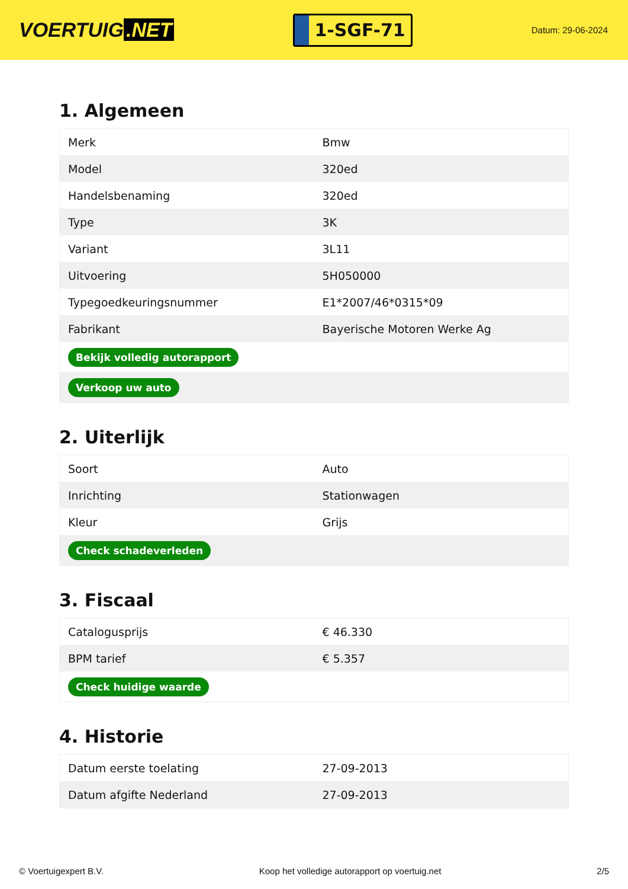VOERTUIG.NET
1-SGF-71
Datum: 29-06-2024
1. Algemeen
| Merk | Bmw |
| Model | 320ed |
| Handelsbenaming | 320ed |
| Type | 3K |
| Variant | 3L11 |
| Uitvoering | 5H050000 |
| Typegoedkeuringsnummer | E1*2007/46*0315*09 |
| Fabrikant | Bayerische Motoren Werke Ag |
| Bekijk volledig autorapport | |
| Verkoop uw auto | |
2. Uiterlijk
| Soort | Auto |
| Inrichting | Stationwagen |
| Kleur | Grijs |
| Check schadeverleden | |
3. Fiscaal
| Catalogusprijs | € 46.330 |
| BPM tarief | € 5.357 |
| Check huidige waarde | |
4. Historie
| Datum eerste toelating | 27-09-2013 |
| Datum afgifte Nederland | 27-09-2013 |
© Voertuigexpert B.V. Koop het volledige autorapport op voertuig.net 2/5